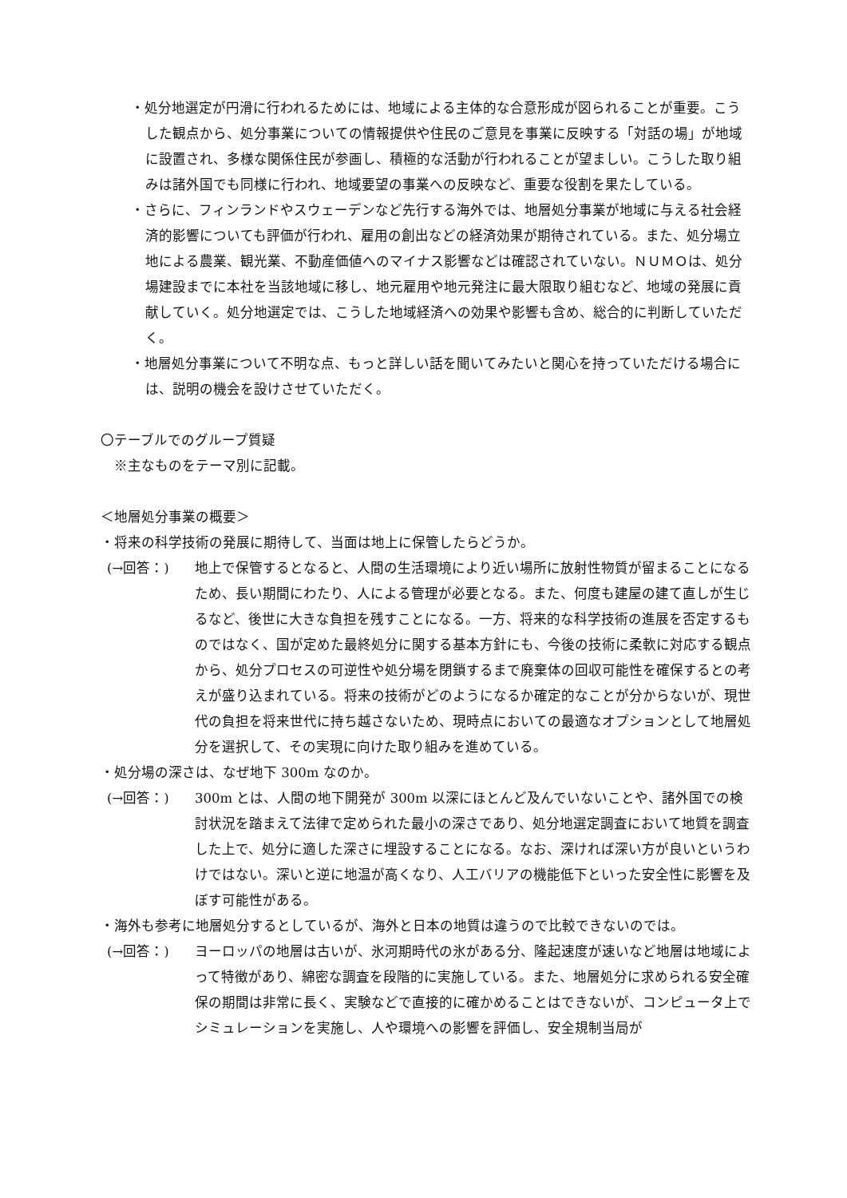・処分地選定が円滑に行われるためには、地域による主体的な合意形成が図られることが重要。こうした観点から、処分事業についての情報提供や住民のご意見を事業に反映する「対話の場」が地域に設置され、多様な関係住民が参画し、積極的な活動が行われることが望ましい。こうした取り組みは諸外国でも同様に行われ、地域要望の事業への反映など、重要な役割を果たしている。
・さらに、フィンランドやスウェーデンなど先行する海外では、地層処分事業が地域に与える社会経済的影響についても評価が行われ、雇用の創出などの経済効果が期待されている。また、処分場立地による農業、観光業、不動産価値へのマイナス影響などは確認されていない。ＮＵＭＯは、処分場建設までに本社を当該地域に移し、地元雇用や地元発注に最大限取り組むなど、地域の発展に貢献していく。処分地選定では、こうした地域経済への効果や影響も含め、総合的に判断していただく。
・地層処分事業について不明な点、もっと詳しい話を聞いてみたいと関心を持っていただける場合には、説明の機会を設けさせていただく。
〇テーブルでのグループ質疑
　※主なものをテーマ別に記載。
＜地層処分事業の概要＞
・将来の科学技術の発展に期待して、当面は地上に保管したらどうか。
(→回答：) 地上で保管するとなると、人間の生活環境により近い場所に放射性物質が留まることになるため、長い期間にわたり、人による管理が必要となる。また、何度も建屋の建て直しが生じるなど、後世に大きな負担を残すことになる。一方、将来的な科学技術の進展を否定するものではなく、国が定めた最終処分に関する基本方針にも、今後の技術に柔軟に対応する観点から、処分プロセスの可逆性や処分場を閉鎖するまで廃棄体の回収可能性を確保するとの考えが盛り込まれている。将来の技術がどのようになるか確定的なことが分からないが、現世代の負担を将来世代に持ち越さないため、現時点においての最適なオプションとして地層処分を選択して、その実現に向けた取り組みを進めている。
・処分場の深さは、なぜ地下 300m なのか。
(→回答：) 300m とは、人間の地下開発が 300m 以深にほとんど及んでいないことや、諸外国での検討状況を踏まえて法律で定められた最小の深さであり、処分地選定調査において地質を調査した上で、処分に適した深さに埋設することになる。なお、深ければ深い方が良いというわけではない。深いと逆に地温が高くなり、人工バリアの機能低下といった安全性に影響を及ぼす可能性がある。
・海外も参考に地層処分するとしているが、海外と日本の地質は違うので比較できないのでは。
(→回答：) ヨーロッパの地層は古いが、氷河期時代の氷がある分、隆起速度が速いなど地層は地域によって特徴があり、綿密な調査を段階的に実施している。また、地層処分に求められる安全確保の期間は非常に長く、実験などで直接的に確かめることはできないが、コンピュータ上でシミュレーションを実施し、人や環境への影響を評価し、安全規制当局が